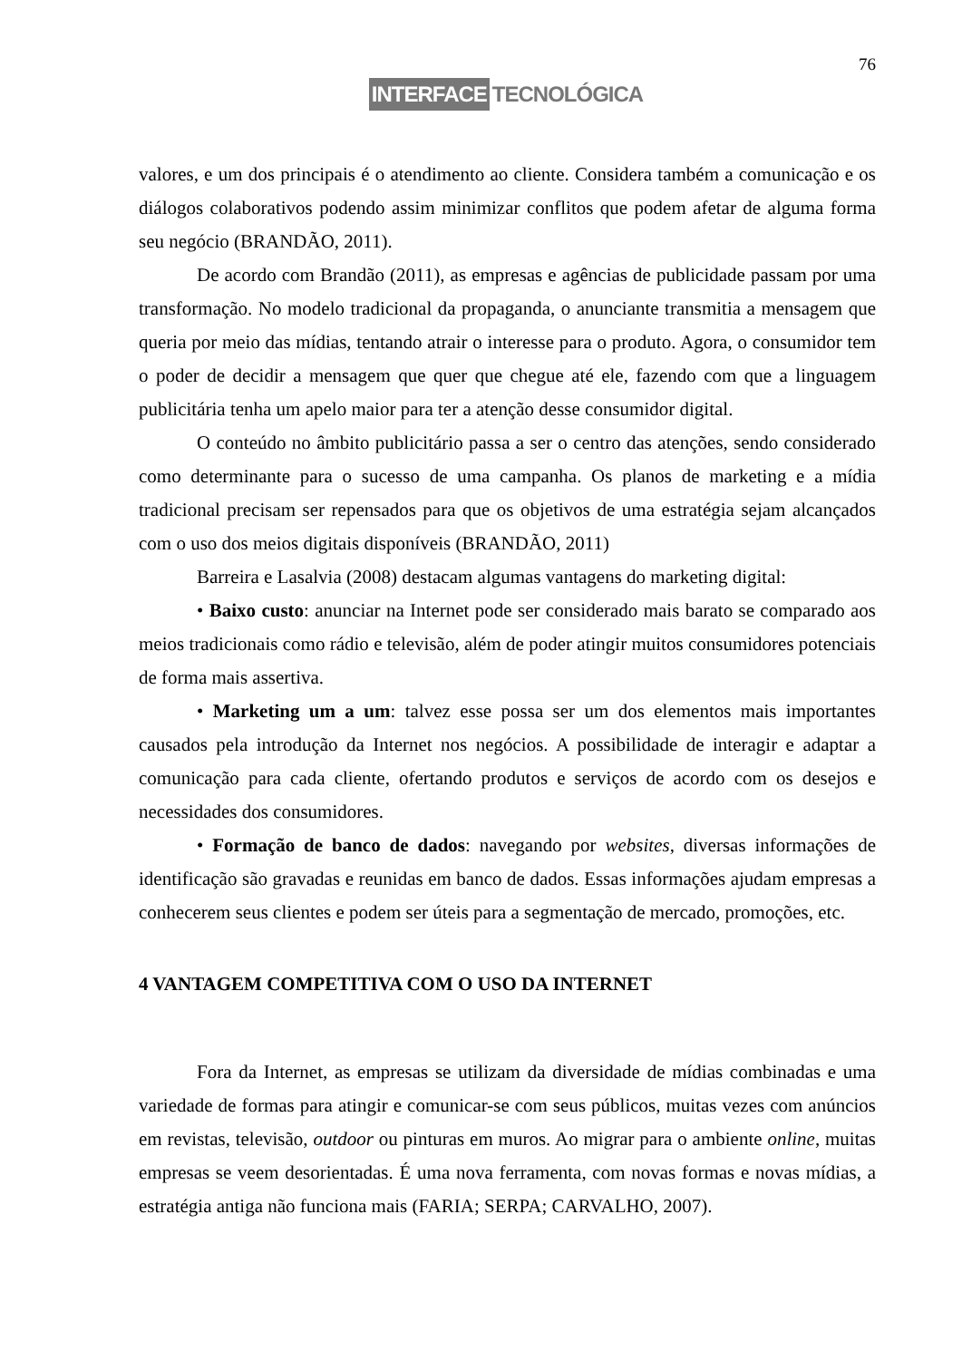76
INTERFACE TECNOLÓGICA
valores, e um dos principais é o atendimento ao cliente. Considera também a comunicação e os diálogos colaborativos podendo assim minimizar conflitos que podem afetar de alguma forma seu negócio (BRANDÃO, 2011).
De acordo com Brandão (2011), as empresas e agências de publicidade passam por uma transformação. No modelo tradicional da propaganda, o anunciante transmitia a mensagem que queria por meio das mídias, tentando atrair o interesse para o produto. Agora, o consumidor tem o poder de decidir a mensagem que quer que chegue até ele, fazendo com que a linguagem publicitária tenha um apelo maior para ter a atenção desse consumidor digital.
O conteúdo no âmbito publicitário passa a ser o centro das atenções, sendo considerado como determinante para o sucesso de uma campanha. Os planos de marketing e a mídia tradicional precisam ser repensados para que os objetivos de uma estratégia sejam alcançados com o uso dos meios digitais disponíveis (BRANDÃO, 2011)
Barreira e Lasalvia (2008) destacam algumas vantagens do marketing digital:
• Baixo custo: anunciar na Internet pode ser considerado mais barato se comparado aos meios tradicionais como rádio e televisão, além de poder atingir muitos consumidores potenciais de forma mais assertiva.
• Marketing um a um: talvez esse possa ser um dos elementos mais importantes causados pela introdução da Internet nos negócios. A possibilidade de interagir e adaptar a comunicação para cada cliente, ofertando produtos e serviços de acordo com os desejos e necessidades dos consumidores.
• Formação de banco de dados: navegando por websites, diversas informações de identificação são gravadas e reunidas em banco de dados. Essas informações ajudam empresas a conhecerem seus clientes e podem ser úteis para a segmentação de mercado, promoções, etc.
4 VANTAGEM COMPETITIVA COM O USO DA INTERNET
Fora da Internet, as empresas se utilizam da diversidade de mídias combinadas e uma variedade de formas para atingir e comunicar-se com seus públicos, muitas vezes com anúncios em revistas, televisão, outdoor ou pinturas em muros. Ao migrar para o ambiente online, muitas empresas se veem desorientadas. É uma nova ferramenta, com novas formas e novas mídias, a estratégia antiga não funciona mais (FARIA; SERPA; CARVALHO, 2007).